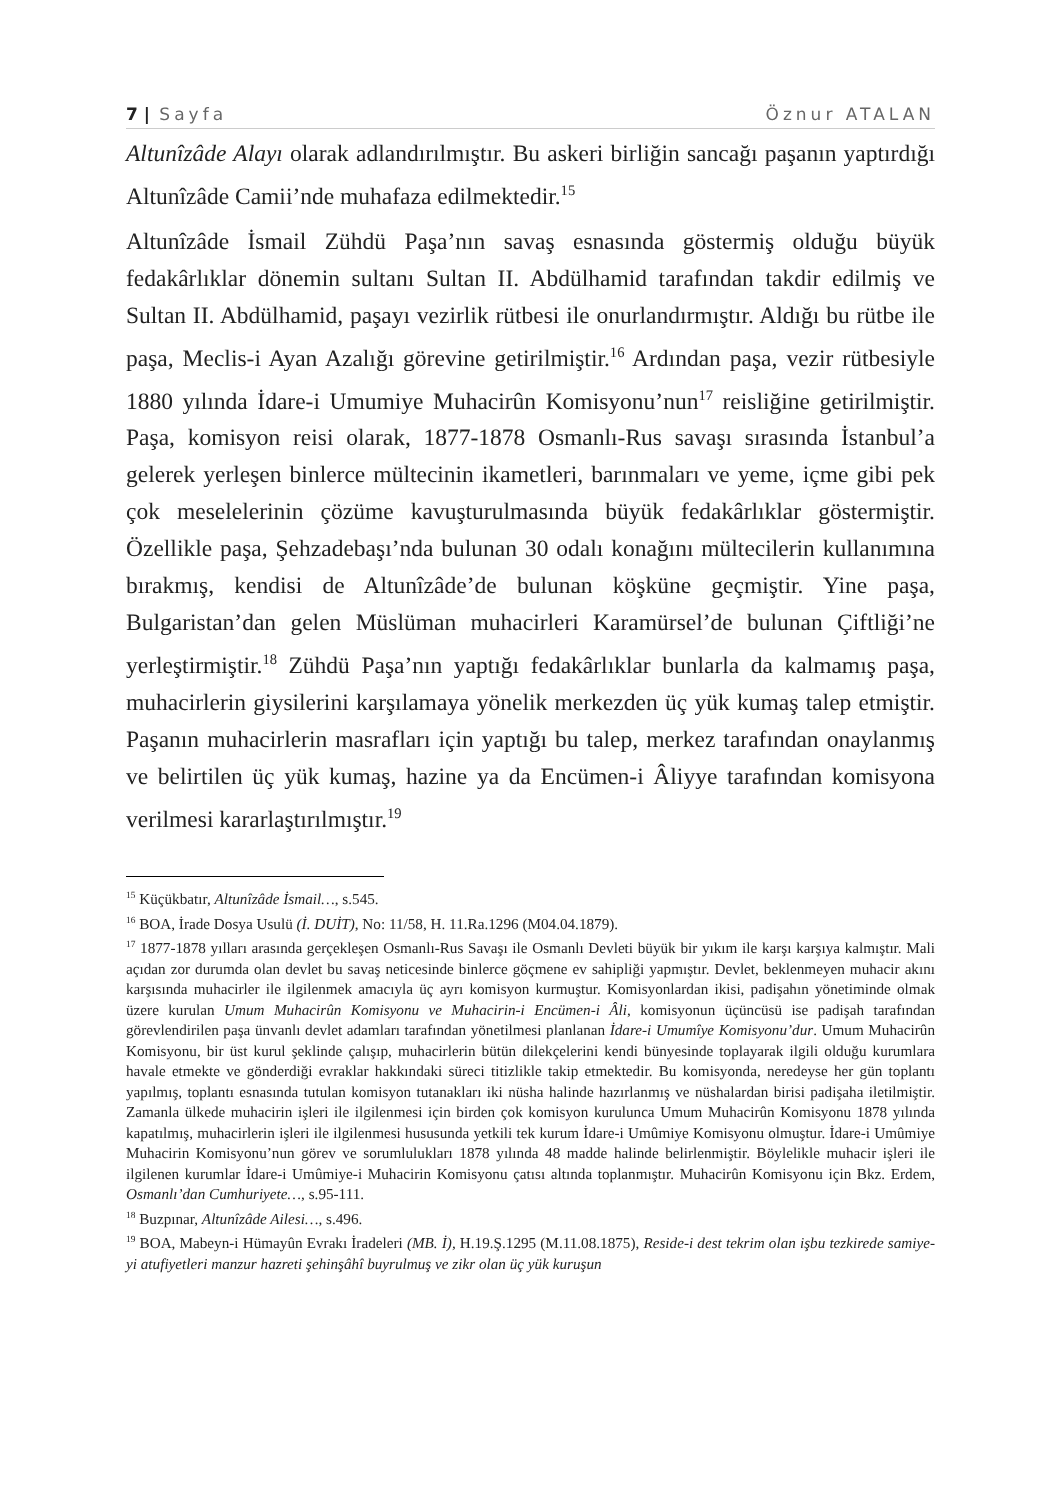7 | Sayfa Öznur ATALAN
Altunîzâde Alayı olarak adlandırılmıştır. Bu askeri birliğin sancağı paşanın yaptırdığı Altunîzâde Camii’nde muhafaza edilmektedir.<sup>15</sup>
Altunîzâde İsmail Zühdü Paşa’nın savaş esnasında göstermiş olduğu büyük fedakârlıklar dönemin sultanı Sultan II. Abdülhamid tarafından takdir edilmiş ve Sultan II. Abdülhamid, paşayı vezirlik rütbesi ile onurlandırmıştır. Aldığı bu rütbe ile paşa, Meclis-i Ayan Azalığı görevine getirilmiştir.<sup>16</sup> Ardından paşa, vezir rütbesiyle 1880 yılında İdare-i Umumiye Muhacirûn Komisyonu’nun<sup>17</sup> reisliğine getirilmiştir. Paşa, komisyon reisi olarak, 1877-1878 Osmanlı-Rus savaşı sırasında İstanbul’a gelerek yerleşen binlerce mültecinin ikametleri, barınmaları ve yeme, içme gibi pek çok meselelerinin çözüme kavuşturulmasında büyük fedakârlıklar göstermiştir. Özellikle paşa, Şehzadebaşı’nda bulunan 30 odalı konağını mültecilerin kullanımına bırakmış, kendisi de Altunîzâde’de bulunan köşküne geçmiştir. Yine paşa, Bulgaristan’dan gelen Müslüman muhacirleri Karamürsel’de bulunan Çiftliği’ne yerleştirmiştir.<sup>18</sup> Zühdü Paşa’nın yaptığı fedakârlıklar bunlarla da kalmamış paşa, muhacirlerin giysilerini karşılamaya yönelik merkezden üç yük kumaş talep etmiştir. Paşanın muhacirlerin masrafları için yaptığı bu talep, merkez tarafından onaylanmış ve belirtilen üç yük kumaş, hazine ya da Encümen-i Âliyye tarafından komisyona verilmesi kararlaştırılmıştır.<sup>19</sup>
<sup>15</sup> Küçükbatır, Altunîzâde İsmail…, s.545.
<sup>16</sup> BOA, İrade Dosya Usulü (İ. DUİT), No: 11/58, H. 11.Ra.1296 (M04.04.1879).
<sup>17</sup> 1877-1878 yılları arasında gerçekleşen Osmanlı-Rus Savaşı ile Osmanlı Devleti büyük bir yıkım ile karşı karşıya kalmıştır. Mali açıdan zor durumda olan devlet bu savaş neticesinde binlerce göçmene ev sahipliği yapmıştır. Devlet, beklenmeyen muhacir akını karşısında muhacirler ile ilgilenmek amacıyla üç ayrı komisyon kurmuştur. Komisyonlardan ikisi, padişahın yönetiminde olmak üzere kurulan Umum Muhacirûn Komisyonu ve Muhacirin-i Encümen-i Âli, komisyonun üçüncüsü ise padişah tarafından görevlendirilen paşa ünvanlı devlet adamları tarafından yönetilmesi planlanan İdare-i Umumîye Komisyonu’dur. Umum Muhacirûn Komisyonu, bir üst kurul şeklinde çalışıp, muhacirlerin bütün dilekçelerini kendi bünyesinde toplayarak ilgili olduğu kurumlara havale etmekte ve gönderdiği evraklar hakkındaki süreci titizlikle takip etmektedir. Bu komisyonda, neredeyse her gün toplantı yapılmış, toplantı esnasında tutulan komisyon tutanakları iki nüsha halinde hazırlanmış ve nüshalardan birisi padişaha iletilmiştir. Zamanla ülkede muhacirin işleri ile ilgilenmesi için birden çok komisyon kurulunca Umum Muhacirûn Komisyonu 1878 yılında kapatılmış, muhacirlerin işleri ile ilgilenmesi hususunda yetkili tek kurum İdare-i Umûmiye Komisyonu olmuştur. İdare-i Umûmiye Muhacirin Komisyonu’nun görev ve sorumlulukları 1878 yılında 48 madde halinde belirlenmiştir. Böylelikle muhacir işleri ile ilgilenen kurumlar İdare-i Umûmiye-i Muhacirin Komisyonu çatısı altında toplanmıştır. Muhacirûn Komisyonu için Bkz. Erdem, Osmanlı’dan Cumhuriyete…, s.95-111.
<sup>18</sup> Buzpınar, Altunîzâde Ailesi…, s.496.
<sup>19</sup> BOA, Mabeyn-i Hümayûn Evrakı İradeleri (MB. İ), H.19.Ş.1295 (M.11.08.1875), Reside-i dest tekrim olan işbu tezkirede samiye-yi atufiyetleri manzur hazreti şehinşâhî buyrulmuş ve zikr olan üç yük kuruşun